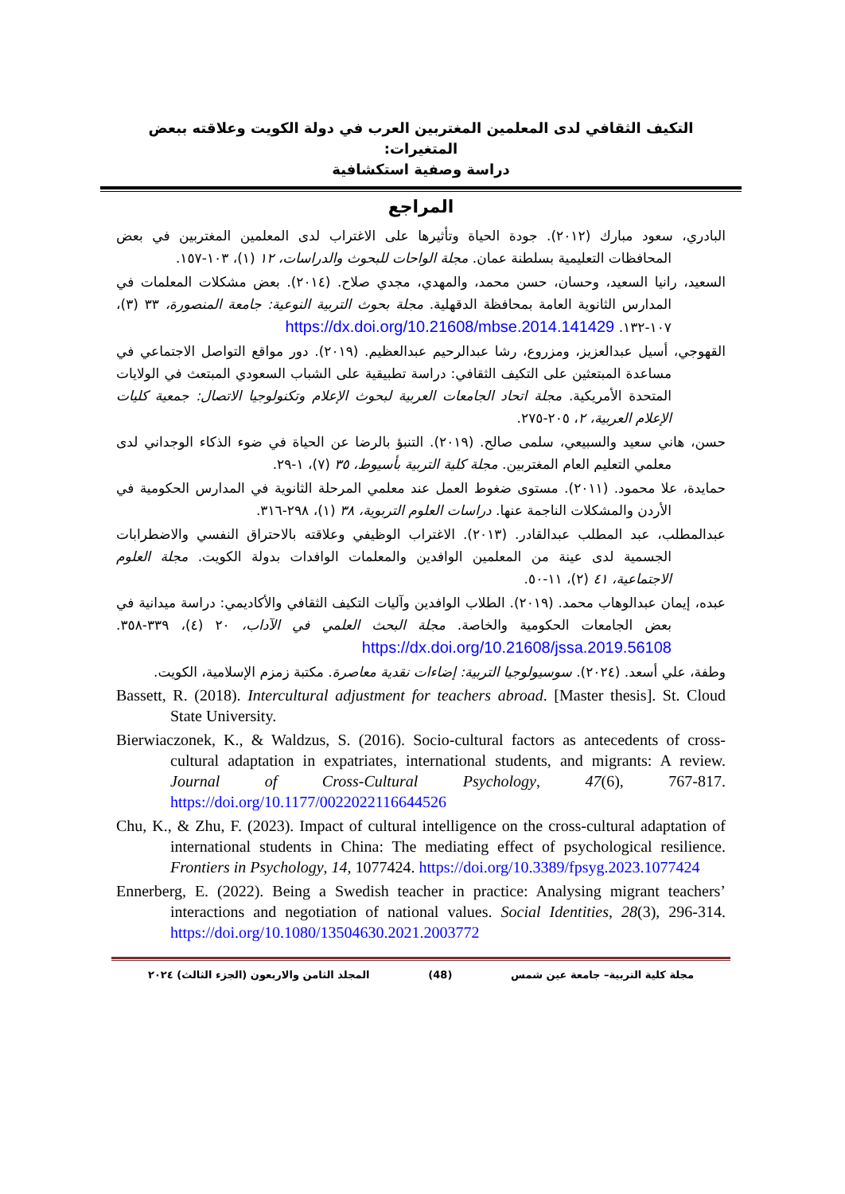التكيف الثقافي لدى المعلمين المغتربين العرب في دولة الكويت وعلاقته ببعض المتغيرات:
دراسة وصفية استكشافية
المراجع
البادري، سعود مبارك (٢٠١٢). جودة الحياة وتأثيرها على الاغتراب لدى المعلمين المغتربين في بعض المحافظات التعليمية بسلطنة عمان. مجلة الواحات للبحوث والدراسات، ١٢ (١)، ١٠٣-١٥٧.
السعيد، رانيا السعيد، وحسان، حسن محمد، والمهدي، مجدي صلاح. (٢٠١٤). بعض مشكلات المعلمات في المدارس الثانوية العامة بمحافظة الدقهلية. مجلة بحوث التربية النوعية: جامعة المنصورة، ٣٣ (٣)، ١٠٧-١٣٢. https://dx.doi.org/10.21608/mbse.2014.141429
القهوجي، أسيل عبدالعزيز، ومزروع، رشا عبدالرحيم عبدالعظيم. (٢٠١٩). دور مواقع التواصل الاجتماعي في مساعدة المبتعثين على التكيف الثقافي: دراسة تطبيقية على الشباب السعودي المبتعث في الولايات المتحدة الأمريكية. مجلة اتحاد الجامعات العربية لبحوث الإعلام وتكنولوجيا الاتصال: جمعية كليات الإعلام العربية، ٢، ٢٠٥-٢٧٥.
حسن، هاني سعيد والسبيعي، سلمى صالح. (٢٠١٩). التنبؤ بالرضا عن الحياة في ضوء الذكاء الوجداني لدى معلمي التعليم العام المغتربين. مجلة كلية التربية بأسيوط، ٣٥ (٧)، ١-٢٩.
حمايدة، علا محمود. (٢٠١١). مستوى ضغوط العمل عند معلمي المرحلة الثانوية في المدارس الحكومية في الأردن والمشكلات الناجمة عنها. دراسات العلوم التربوية، ٣٨ (١)، ٢٩٨-٣١٦.
عبدالمطلب، عبد المطلب عبدالقادر. (٢٠١٣). الاغتراب الوظيفي وعلاقته بالاحتراق النفسي والاضطرابات الجسمية لدى عينة من المعلمين الوافدين والمعلمات الوافدات بدولة الكويت. مجلة العلوم الاجتماعية، ٤١ (٢)، ١١-٥٠.
عبده، إيمان عبدالوهاب محمد. (٢٠١٩). الطلاب الوافدين وآليات التكيف الثقافي والأكاديمي: دراسة ميدانية في بعض الجامعات الحكومية والخاصة. مجلة البحث العلمي في الآداب، ٢٠ (٤)، ٣٣٩-٣٥٨. https://dx.doi.org/10.21608/jssa.2019.56108
وطفة، علي أسعد. (٢٠٢٤). سوسيولوجيا التربية: إضاءات نقدية معاصرة. مكتبة زمزم الإسلامية، الكويت.
Bassett, R. (2018). Intercultural adjustment for teachers abroad. [Master thesis]. St. Cloud State University.
Bierwiaczonek, K., & Waldzus, S. (2016). Socio-cultural factors as antecedents of cross-cultural adaptation in expatriates, international students, and migrants: A review. Journal of Cross-Cultural Psychology, 47(6), 767-817. https://doi.org/10.1177/0022022116644526
Chu, K., & Zhu, F. (2023). Impact of cultural intelligence on the cross-cultural adaptation of international students in China: The mediating effect of psychological resilience. Frontiers in Psychology, 14, 1077424. https://doi.org/10.3389/fpsyg.2023.1077424
Ennerberg, E. (2022). Being a Swedish teacher in practice: Analysing migrant teachers’ interactions and negotiation of national values. Social Identities, 28(3), 296-314. https://doi.org/10.1080/13504630.2021.2003772
مجلة كلية التربية– جامعة عين شمس (48) المجلد الثامن والاربعون (الجزء الثالث) ٢٠٢٤